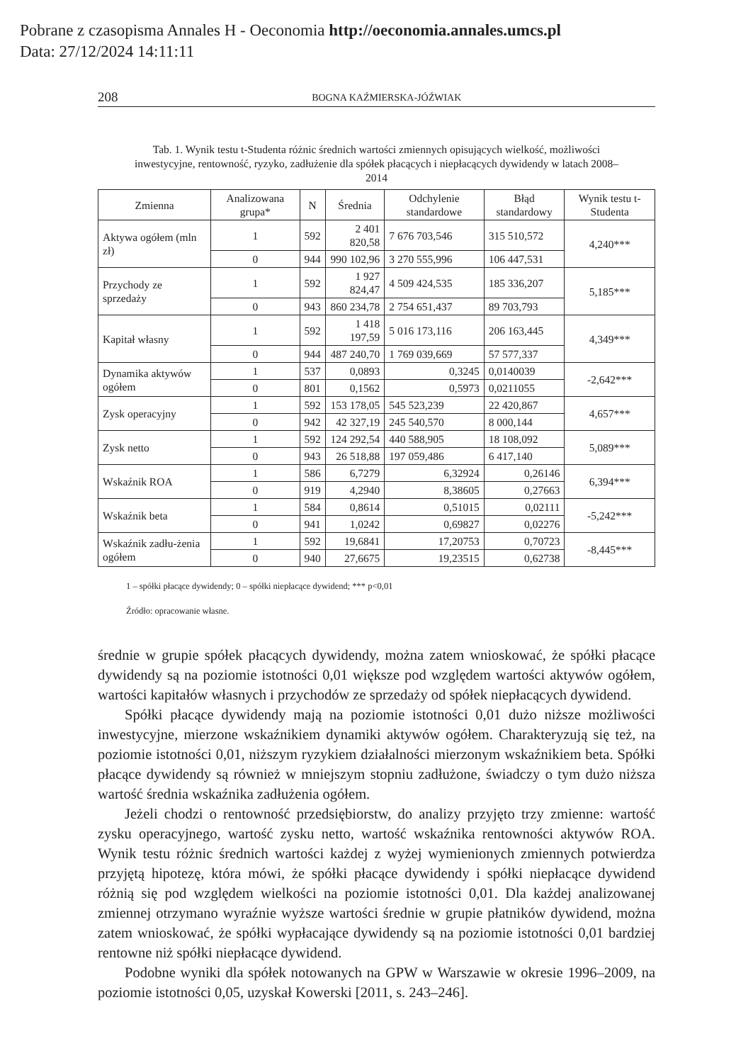Pobrane z czasopisma Annales H - Oeconomia http://oeconomia.annales.umcs.pl
Data: 27/12/2024 14:11:11
208 BOGNA KAŹMIERSKA-JÓŹWIAK
Tab. 1. Wynik testu t-Studenta różnic średnich wartości zmiennych opisujących wielkość, możliwości inwestycyjne, rentowność, ryzyko, zadłużenie dla spółek płacących i niepłacących dywidendy w latach 2008–2014
| Zmienna | Analizowana grupa* | N | Średnia | Odchylenie standardowe | Błąd standardowy | Wynik testu t-Studenta |
| --- | --- | --- | --- | --- | --- | --- |
| Aktywa ogółem (mln zł) | 1 | 592 | 2 401 820,58 | 7 676 703,546 | 315 510,572 | 4,240*** |
| | 0 | 944 | 990 102,96 | 3 270 555,996 | 106 447,531 | |
| Przychody ze sprzedaży | 1 | 592 | 1 927 824,47 | 4 509 424,535 | 185 336,207 | 5,185*** |
| | 0 | 943 | 860 234,78 | 2 754 651,437 | 89 703,793 | |
| Kapitał własny | 1 | 592 | 1 418 197,59 | 5 016 173,116 | 206 163,445 | 4,349*** |
| | 0 | 944 | 487 240,70 | 1 769 039,669 | 57 577,337 | |
| Dynamika aktywów ogółem | 1 | 537 | 0,0893 | 0,3245 | 0,0140039 | -2,642*** |
| | 0 | 801 | 0,1562 | 0,5973 | 0,0211055 | |
| Zysk operacyjny | 1 | 592 | 153 178,05 | 545 523,239 | 22 420,867 | 4,657*** |
| | 0 | 942 | 42 327,19 | 245 540,570 | 8 000,144 | |
| Zysk netto | 1 | 592 | 124 292,54 | 440 588,905 | 18 108,092 | 5,089*** |
| | 0 | 943 | 26 518,88 | 197 059,486 | 6 417,140 | |
| Wskaźnik ROA | 1 | 586 | 6,7279 | 6,32924 | 0,26146 | 6,394*** |
| | 0 | 919 | 4,2940 | 8,38605 | 0,27663 | |
| Wskaźnik beta | 1 | 584 | 0,8614 | 0,51015 | 0,02111 | -5,242*** |
| | 0 | 941 | 1,0242 | 0,69827 | 0,02276 | |
| Wskaźnik zadłu-żenia ogółem | 1 | 592 | 19,6841 | 17,20753 | 0,70723 | -8,445*** |
| | 0 | 940 | 27,6675 | 19,23515 | 0,62738 | |
1 – spółki płacące dywidendy; 0 – spółki niepłacące dywidend; *** p<0,01
Źródło: opracowanie własne.
średnie w grupie spółek płacących dywidendy, można zatem wnioskować, że spółki płacące dywidendy są na poziomie istotności 0,01 większe pod względem wartości aktywów ogółem, wartości kapitałów własnych i przychodów ze sprzedaży od spółek niepłacących dywidend.
Spółki płacące dywidendy mają na poziomie istotności 0,01 dużo niższe możliwości inwestycyjne, mierzone wskaźnikiem dynamiki aktywów ogółem. Charakteryzują się też, na poziomie istotności 0,01, niższym ryzykiem działalności mierzonym wskaźnikiem beta. Spółki płacące dywidendy są również w mniejszym stopniu zadłużone, świadczy o tym dużo niższa wartość średnia wskaźnika zadłużenia ogółem.
Jeżeli chodzi o rentowność przedsiębiorstw, do analizy przyjęto trzy zmienne: wartość zysku operacyjnego, wartość zysku netto, wartość wskaźnika rentowności aktywów ROA. Wynik testu różnic średnich wartości każdej z wyżej wymienionych zmiennych potwierdza przyjętą hipotezę, która mówi, że spółki płacące dywidendy i spółki niepłacące dywidend różnią się pod względem wielkości na poziomie istotności 0,01. Dla każdej analizowanej zmiennej otrzymano wyraźnie wyższe wartości średnie w grupie płatników dywidend, można zatem wnioskować, że spółki wypłacające dywidendy są na poziomie istotności 0,01 bardziej rentowne niż spółki niepłacące dywidend.
Podobne wyniki dla spółek notowanych na GPW w Warszawie w okresie 1996–2009, na poziomie istotności 0,05, uzyskał Kowerski [2011, s. 243–246].